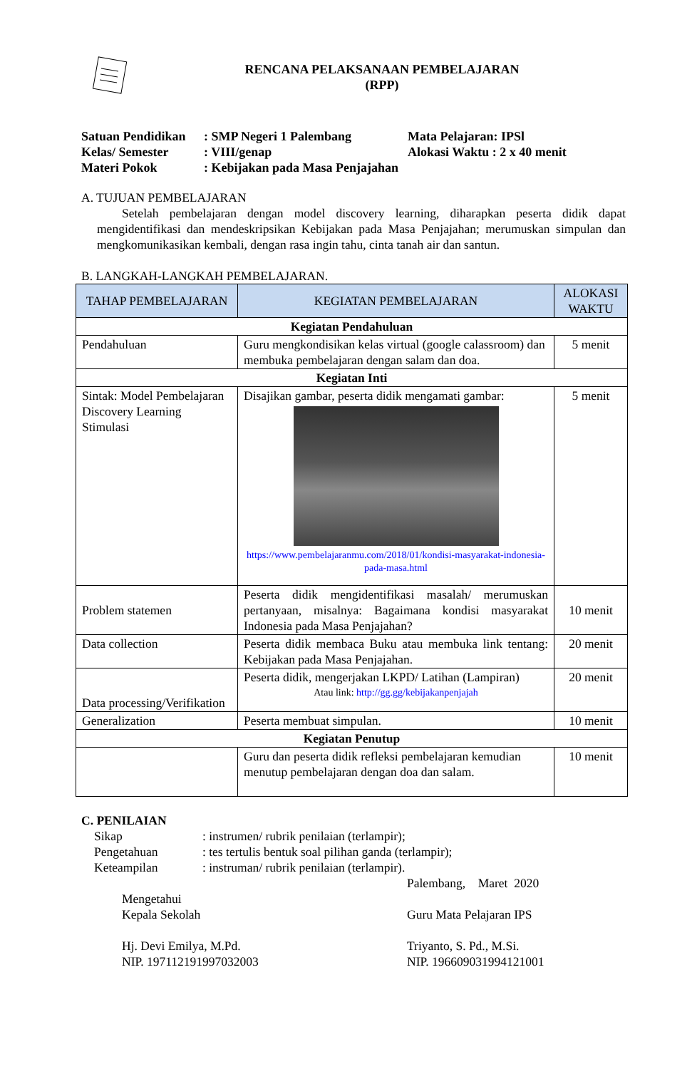RENCANA PELAKSANAAN PEMBELAJARAN
(RPP)
| Satuan Pendidikan | : SMP Negeri 1 Palembang | Mata Pelajaran: IPSl |
| Kelas/ Semester | : VIII/genap | Alokasi Waktu : 2 x 40 menit |
| Materi Pokok | : Kebijakan pada Masa Penjajahan | |
A. TUJUAN PEMBELAJARAN
Setelah pembelajaran dengan model discovery learning, diharapkan peserta didik dapat mengidentifikasi dan mendeskripsikan Kebijakan pada Masa Penjajahan; merumuskan simpulan dan mengkomunikasikan kembali, dengan rasa ingin tahu, cinta tanah air dan santun.
B. LANGKAH-LANGKAH PEMBELAJARAN.
| TAHAP PEMBELAJARAN | KEGIATAN PEMBELAJARAN | ALOKASI WAKTU |
| --- | --- | --- |
| Kegiatan Pendahuluan | | |
| Pendahuluan | Guru mengkondisikan kelas virtual (google calassroom) dan membuka pembelajaran dengan salam dan doa. | 5 menit |
| Kegiatan Inti | | |
| Sintak: Model Pembelajaran Discovery Learning Stimulasi | Disajikan gambar, peserta didik mengamati gambar: https://www.pembelajaranmu.com/2018/01/kondisi-masyarakat-indonesia-pada-masa.html | 5 menit |
| Problem statemen | Peserta didik mengidentifikasi masalah/ merumuskan pertanyaan, misalnya: Bagaimana kondisi masyarakat Indonesia pada Masa Penjajahan? | 10 menit |
| Data collection | Peserta didik membaca Buku atau membuka link tentang: Kebijakan pada Masa Penjajahan. | 20 menit |
| Data processing/Verifikation | Peserta didik, mengerjakan LKPD/ Latihan (Lampiran) Atau link: http://gg.gg/kebijakanpenjajah | 20 menit |
| Generalization | Peserta membuat simpulan. | 10 menit |
| Kegiatan Penutup | | |
| | Guru dan peserta didik refleksi pembelajaran kemudian menutup pembelajaran dengan doa dan salam. | 10 menit |
C. PENILAIAN
| Sikap | : instrumen/ rubrik penilaian (terlampir); |
| Pengetahuan | : tes tertulis bentuk soal pilihan ganda (terlampir); |
| Keteampilan | : instruman/ rubrik penilaian (terlampir). |
Mengetahui
Kepala Sekolah
Hj. Devi Emilya, M.Pd.
NIP. 197112191997032003
Palembang, Maret 2020
Guru Mata Pelajaran IPS
Triyanto, S. Pd., M.Si.
NIP. 196609031994121001